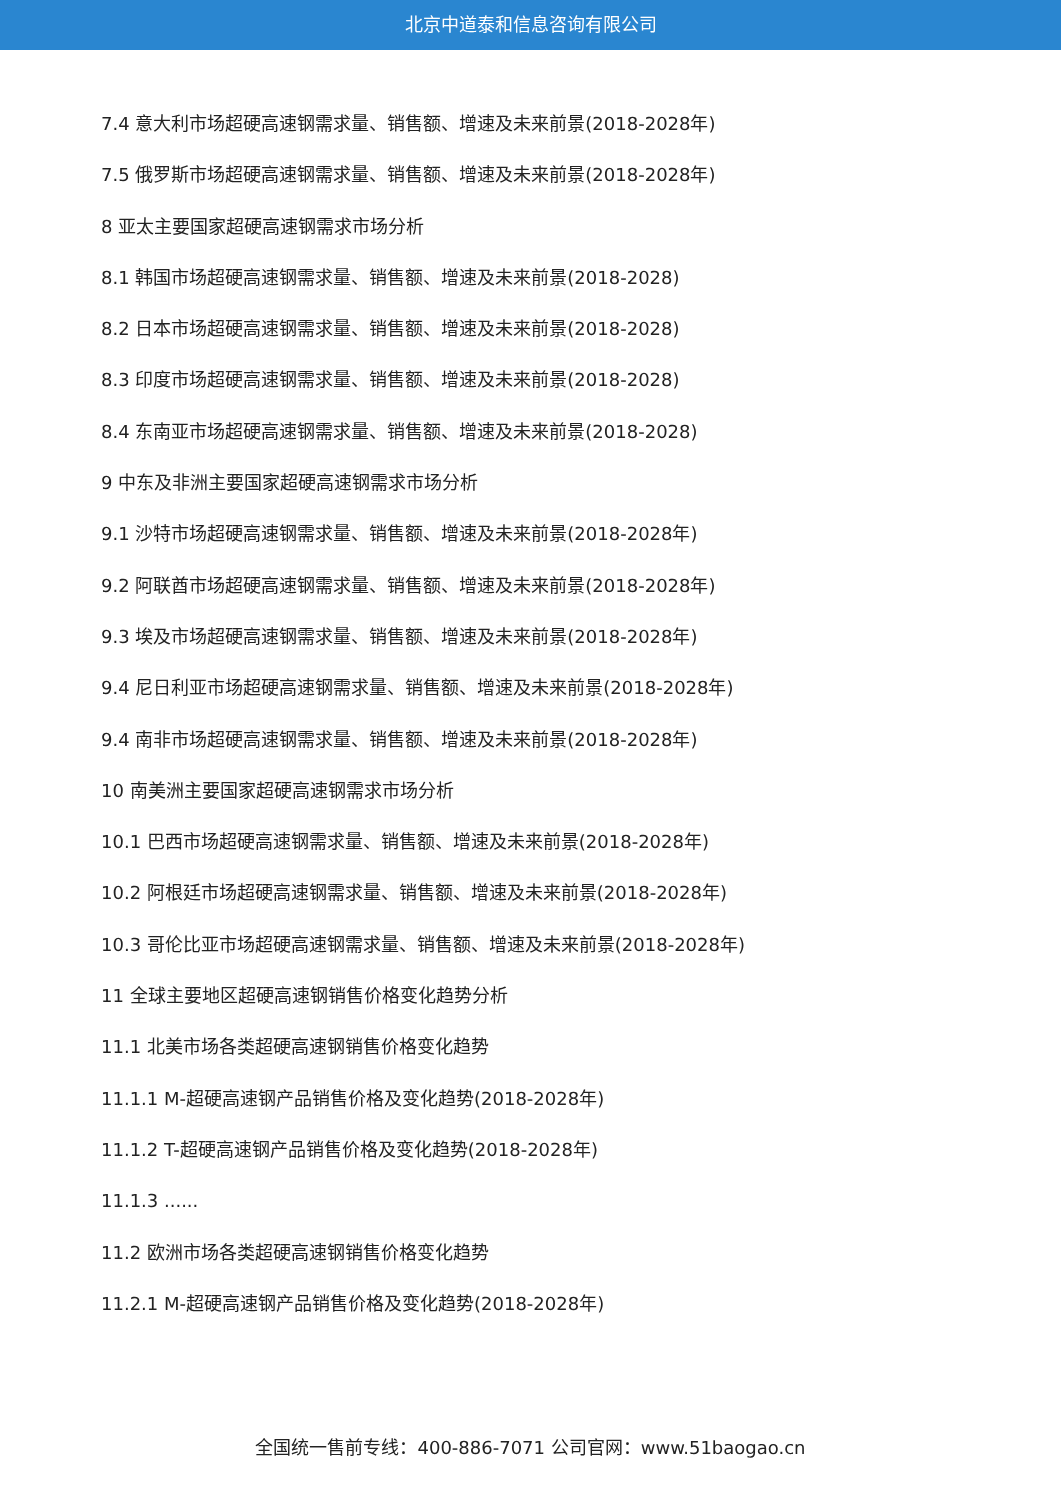北京中道泰和信息咨询有限公司
7.4 意大利市场超硬高速钢需求量、销售额、增速及未来前景(2018-2028年)
7.5 俄罗斯市场超硬高速钢需求量、销售额、增速及未来前景(2018-2028年)
8 亚太主要国家超硬高速钢需求市场分析
8.1 韩国市场超硬高速钢需求量、销售额、增速及未来前景(2018-2028)
8.2 日本市场超硬高速钢需求量、销售额、增速及未来前景(2018-2028)
8.3 印度市场超硬高速钢需求量、销售额、增速及未来前景(2018-2028)
8.4 东南亚市场超硬高速钢需求量、销售额、增速及未来前景(2018-2028)
9 中东及非洲主要国家超硬高速钢需求市场分析
9.1 沙特市场超硬高速钢需求量、销售额、增速及未来前景(2018-2028年)
9.2 阿联酋市场超硬高速钢需求量、销售额、增速及未来前景(2018-2028年)
9.3 埃及市场超硬高速钢需求量、销售额、增速及未来前景(2018-2028年)
9.4 尼日利亚市场超硬高速钢需求量、销售额、增速及未来前景(2018-2028年)
9.4 南非市场超硬高速钢需求量、销售额、增速及未来前景(2018-2028年)
10 南美洲主要国家超硬高速钢需求市场分析
10.1 巴西市场超硬高速钢需求量、销售额、增速及未来前景(2018-2028年)
10.2 阿根廷市场超硬高速钢需求量、销售额、增速及未来前景(2018-2028年)
10.3 哥伦比亚市场超硬高速钢需求量、销售额、增速及未来前景(2018-2028年)
11 全球主要地区超硬高速钢销售价格变化趋势分析
11.1 北美市场各类超硬高速钢销售价格变化趋势
11.1.1 M-超硬高速钢产品销售价格及变化趋势(2018-2028年)
11.1.2 T-超硬高速钢产品销售价格及变化趋势(2018-2028年)
11.1.3 ......
11.2 欧洲市场各类超硬高速钢销售价格变化趋势
11.2.1 M-超硬高速钢产品销售价格及变化趋势(2018-2028年)
全国统一售前专线：400-886-7071 公司官网：www.51baogao.cn